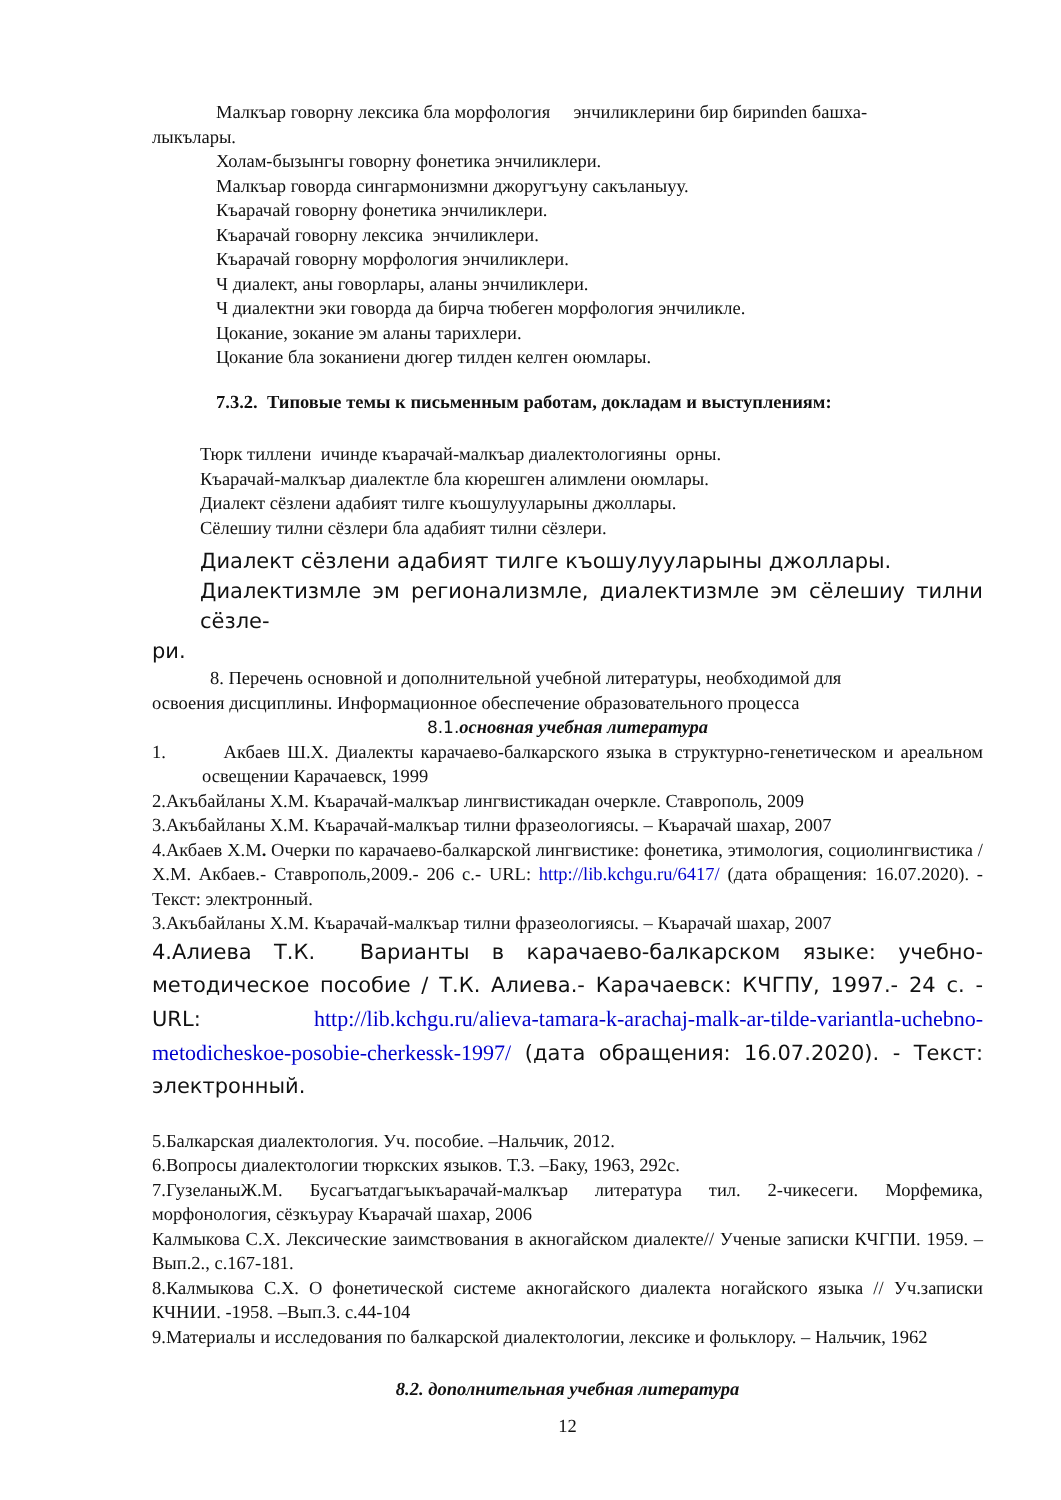Малкъар говорну лексика бла морфология энчиликлерини бир бириnden башха-
лыкълары.
Холам-бызынгы говорну фонетика энчиликлери.
Малкъар говорда сингармонизмни джоругъуну сакъланыуу.
Къарачай говорну фонетика энчиликлери.
Къарачай говорну лексика энчиликлери.
Къарачай говорну морфология энчиликлери.
Ч диалект, аны говорлары, аланы энчиликлери.
Ч диалектни эки говорда да бирча тюбеген морфология энчиликле.
Цокание, зокание эм аланы тарихлери.
Цокание бла зоканиени дюгер тилден келген оюмлары.
7.3.2. Типовые темы к письменным работам, докладам и выступлениям:
Тюрк тиллени ичинде къарачай-малкъар диалектологияны орны.
Къарачай-малкъар диалектле бла кюрешген алимлени оюмлары.
Диалект сёзлени адабият тилге къошулууларыны джоллары.
Сёлешиу тилни сёзлери бла адабият тилни сёзлери.
Диалект сёзлени адабият тилге къошулууларыны джоллары.
Диалектизмле эм регионализмле, диалектизмле эм сёлешиу тилни сёзле-
ри.
8. Перечень основной и дополнительной учебной литературы, необходимой для
освоения дисциплины. Информационное обеспечение образовательного процесса
8.1. основная учебная литература
1. Акбаев Ш.Х. Диалекты карачаево-балкарского языка в структурно-генетическом и ареальном освещении Карачаевск, 1999
2.Акъбайланы Х.М. Къарачай-малкъар лингвистикадан очеркле. Ставрополь, 2009
3.Акъбайланы Х.М. Къарачай-малкъар тилни фразеологиясы. – Къарачай шахар, 2007
4.Акбаев Х.М. Очерки по карачаево-балкарской лингвистике: фонетика, этимология, социолингвистика / Х.М. Акбаев.- Ставрополь,2009.- 206 с.- URL: http://lib.kchgu.ru/6417/ (дата обращения: 16.07.2020). - Текст: электронный.
3.Акъбайланы Х.М. Къарачай-малкъар тилни фразеологиясы. – Къарачай шахар, 2007
4.Алиева Т.К. Варианты в карачаево-балкарском языке: учебно-методическое пособие / Т.К. Алиева.- Карачаевск: КЧГПУ, 1997.- 24 с. - URL: http://lib.kchgu.ru/alieva-tamara-k-arachaj-malk-ar-tilde-variantla-uchebno-metodicheskoe-posobie-cherkessk-1997/ (дата обращения: 16.07.2020). - Текст: электронный.
5.Балкарская диалектология. Уч. пособие. –Нальчик, 2012.
6.Вопросы диалектологии тюркских языков. Т.3. –Баку, 1963, 292с.
7.ГузеланыЖ.М. Бусагъатдагъыкъарачай-малкъар литература тил. 2-чикесеги. Морфемика, морфонология, сёзкъурау Къарачай шахар, 2006
Калмыкова С.Х. Лексические заимствования в акногайском диалекте// Ученые записки КЧГПИ. 1959. –Вып.2., с.167-181.
8.Калмыкова С.Х. О фонетической системе акногайского диалекта ногайского языка // Уч.записки КЧНИИ. -1958. –Вып.3. с.44-104
9.Материалы и исследования по балкарской диалектологии, лексике и фольклору. – Нальчик, 1962
8.2. дополнительная учебная литература
12